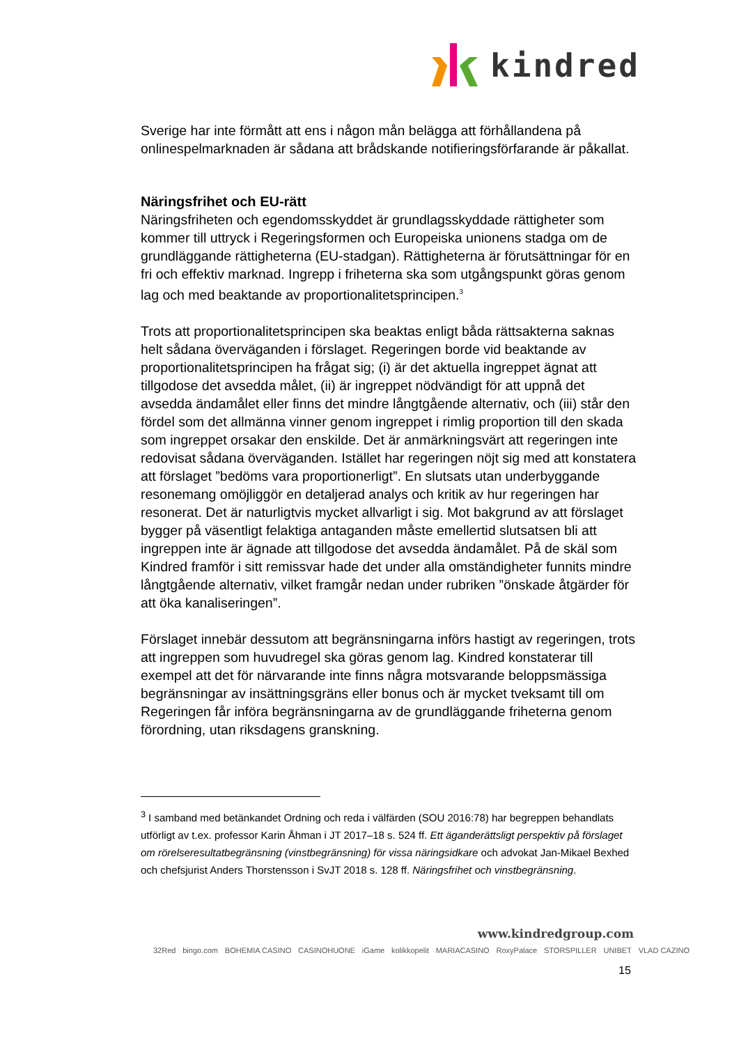kindred
Sverige har inte förmått att ens i någon mån belägga att förhållandena på onlinespelmarknaden är sådana att brådskande notifieringsförfarande är påkallat.
Näringsfrihet och EU-rätt
Näringsfriheten och egendomsskyddet är grundlagsskyddade rättigheter som kommer till uttryck i Regeringsformen och Europeiska unionens stadga om de grundläggande rättigheterna (EU-stadgan). Rättigheterna är förutsättningar för en fri och effektiv marknad. Ingrepp i friheterna ska som utgångspunkt göras genom lag och med beaktande av proportionalitetsprincipen.<sup>3</sup>
Trots att proportionalitetsprincipen ska beaktas enligt båda rättsakterna saknas helt sådana överväganden i förslaget. Regeringen borde vid beaktande av proportionalitetsprincipen ha frågat sig; (i) är det aktuella ingreppet ägnat att tillgodose det avsedda målet, (ii) är ingreppet nödvändigt för att uppnå det avsedda ändamålet eller finns det mindre långtgående alternativ, och (iii) står den fördel som det allmänna vinner genom ingreppet i rimlig proportion till den skada som ingreppet orsakar den enskilde. Det är anmärkningsvärt att regeringen inte redovisat sådana överväganden. Istället har regeringen nöjt sig med att konstatera att förslaget ”bedöms vara proportionerligt”. En slutsats utan underbyggande resonemang omöjliggör en detaljerad analys och kritik av hur regeringen har resonerat. Det är naturligtvis mycket allvarligt i sig. Mot bakgrund av att förslaget bygger på väsentligt felaktiga antaganden måste emellertid slutsatsen bli att ingreppen inte är ägnade att tillgodose det avsedda ändamålet. På de skäl som Kindred framför i sitt remissvar hade det under alla omständigheter funnits mindre långtgående alternativ, vilket framgår nedan under rubriken ”önskade åtgärder för att öka kanaliseringen”.
Förslaget innebär dessutom att begränsningarna införs hastigt av regeringen, trots att ingreppen som huvudregel ska göras genom lag. Kindred konstaterar till exempel att det för närvarande inte finns några motsvarande beloppsmässiga begränsningar av insättningsgräns eller bonus och är mycket tveksamt till om Regeringen får införa begränsningarna av de grundläggande friheterna genom förordning, utan riksdagens granskning.
<sup>3</sup> I samband med betänkandet Ordning och reda i välfärden (SOU 2016:78) har begreppen behandlats utförligt av t.ex. professor Karin Åhman i JT 2017–18 s. 524 ff. Ett äganderättsligt perspektiv på förslaget om rörelseresultatbegränsning (vinstbegränsning) för vissa näringsidkare och advokat Jan-Mikael Bexhed och chefsjurist Anders Thorstensson i SvJT 2018 s. 128 ff. Näringsfrihet och vinstbegränsning.
www.kindredgroup.com
32Red bingo.com BOHEMIA CASINO CASINOHUONE iGame kolikkopelit MARIACASINO RoxyPalace STORSPILLER UNIBET VLAD CAZINO
15